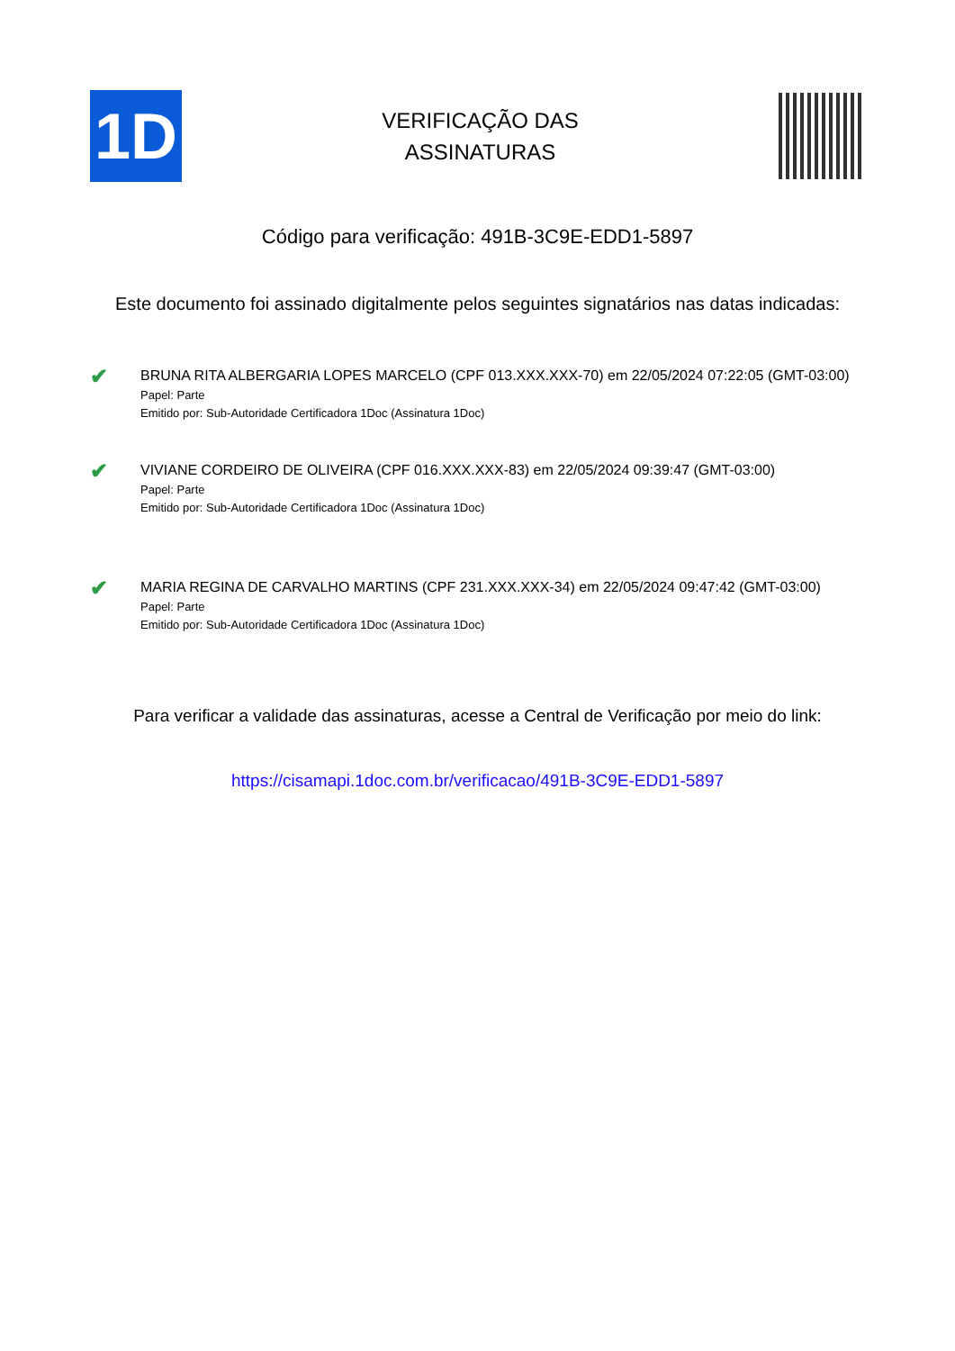1D
VERIFICAÇÃO DAS
ASSINATURAS
Código para verificação: 491B-3C9E-EDD1-5897
Este documento foi assinado digitalmente pelos seguintes signatários nas datas indicadas:
✔
BRUNA RITA ALBERGARIA LOPES MARCELO (CPF 013.XXX.XXX-70) em 22/05/2024 07:22:05 (GMT-03:00)
Papel: Parte
Emitido por: Sub-Autoridade Certificadora 1Doc (Assinatura 1Doc)
✔
VIVIANE CORDEIRO DE OLIVEIRA (CPF 016.XXX.XXX-83) em 22/05/2024 09:39:47 (GMT-03:00)
Papel: Parte
Emitido por: Sub-Autoridade Certificadora 1Doc (Assinatura 1Doc)
✔
MARIA REGINA DE CARVALHO MARTINS (CPF 231.XXX.XXX-34) em 22/05/2024 09:47:42 (GMT-03:00)
Papel: Parte
Emitido por: Sub-Autoridade Certificadora 1Doc (Assinatura 1Doc)
Para verificar a validade das assinaturas, acesse a Central de Verificação por meio do link:
https://cisamapi.1doc.com.br/verificacao/491B-3C9E-EDD1-5897